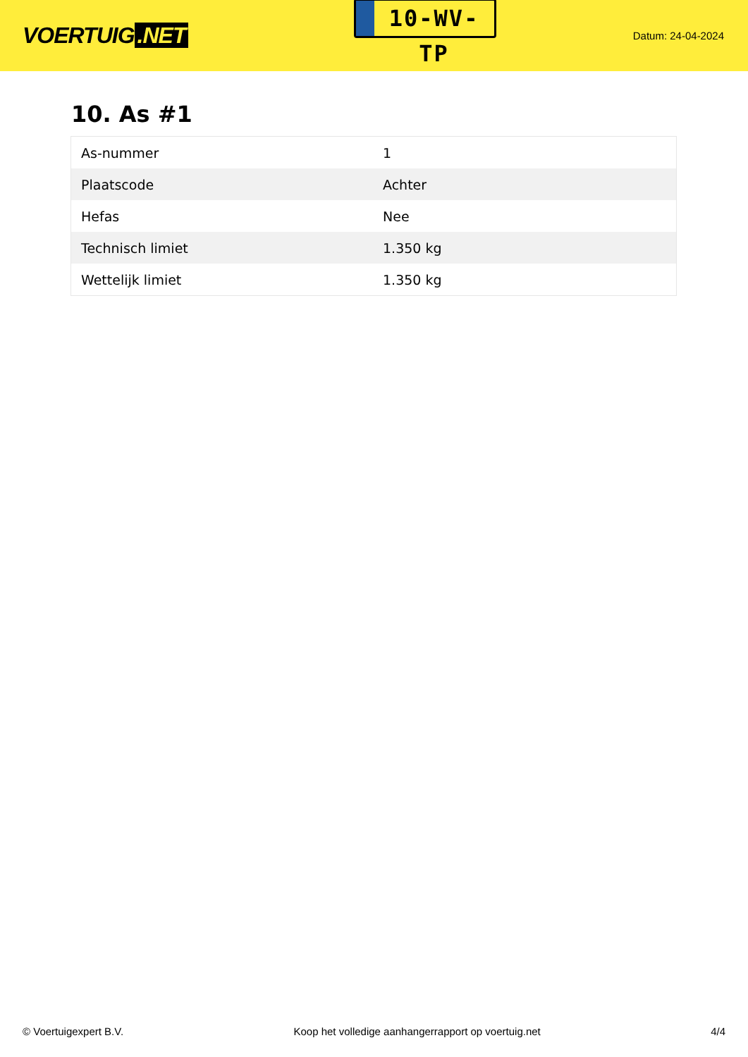VOERTUIG.NET
10-WV-TP
Datum: 24-04-2024
10. As #1
| As-nummer | 1 |
| Plaatscode | Achter |
| Hefas | Nee |
| Technisch limiet | 1.350 kg |
| Wettelijk limiet | 1.350 kg |
© Voertuigexpert B.V. Koop het volledige aanhangerrapport op voertuig.net 4/4